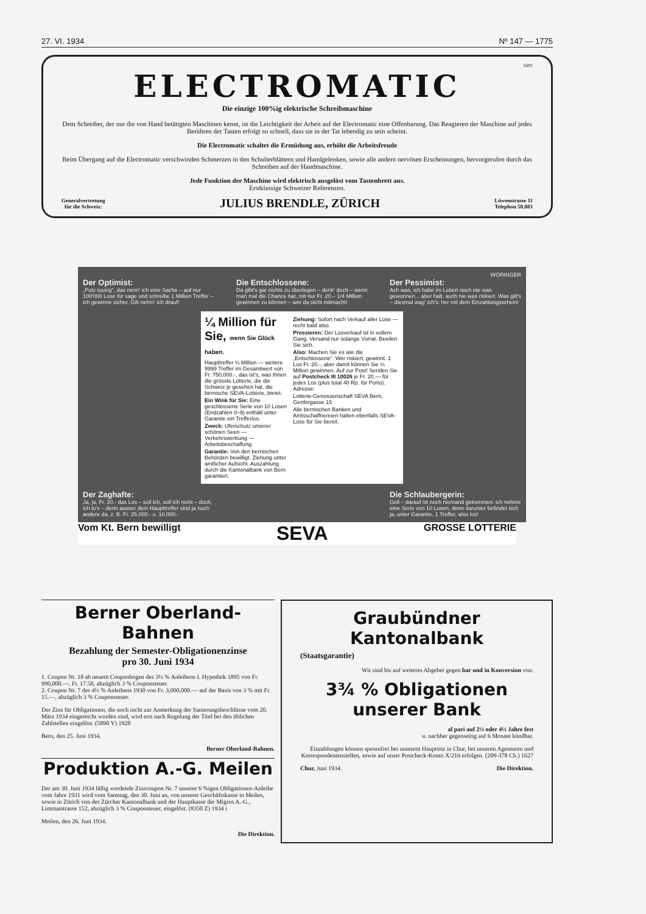27. VI. 1934 Nº 147 — 1775
1691
ELECTROMATIC
Die einzige 100%ig elektrische Schreibmaschine
Dem Schreiber, der nur die von Hand betätigten Maschinen kennt, ist die Leichtigkeit der Arbeit auf der Electromatic eine Offenbarung. Das Reagieren der Maschine auf jedes Berühren der Tasten erfolgt so schnell, dass sie in der Tat lebendig zu sein scheint.
Die Electromatic schaltet die Ermüdung aus, erhöht die Arbeitsfreude
Beim Übergang auf die Electromatic verschwinden Schmerzen in den Schulterblättern und Handgelenken, sowie alle andern nervösen Erscheinungen, hervorgerufen durch das Schreiben auf der Handmaschine.
Jede Funktion der Maschine wird elektrisch ausgelöst vom Tastenbrett aus.
Erstklassige Schweizer Referenzen.
Generalvertretung
für die Schweiz: JULIUS BRENDLE, ZÜRICH Löwenstrasse 11
Telephon 58.883
WORINGER
Der Optimist:
„Potz tuusig“, das nenn' ich eine Sache – auf nur 100'000 Lose für sage und schreibe 1 Million Treffer – ich gewinne sicher, Gilt nehm' ich drauf!
Die Entschlossene:
Da gibt's gar nichts zu überlegen – denk' doch – wenn man mal die Chance hat, mit nur Fr. 20.– 1/4 Million gewinnen zu können – wer da nicht mitmacht!
Der Pessimist:
Ach was, ich habe im Leben noch nie was gewonnen... aber halt, auch nie was riskiert. Was gilt's – diesmal wag' ich's: her mit dem Einzahlungsschein!
¼ Million für Sie, wenn Sie Glück haben.
Haupttreffer ¼ Million — weitere 9999 Treffer im Gesamtwert von Fr. 750,000.-, das ist's, was Ihnen die grösste Lotterie, die die Schweiz je gesehen hat, die bernische SEVA-Lotterie, bietet.
Ein Wink für Sie: Eine geschlossene Serie von 10 Losen (Endzahlen 0–9) enthält unter Garantie ein Trefferlos.
Zweck: Uferschutz unserer schönen Seen — Verkehrswerbung — Arbeitsbeschaffung.
Garantie: Von den bernischen Behörden bewilligt. Ziehung unter amtlicher Aufsicht. Auszahlung durch die Kantonalbank von Bern garantiert.
Ziehung: Sofort nach Verkauf aller Lose — recht bald also.
Pressieren: Der Losverkauf ist in vollem Gang. Versand nur solange Vorrat. Beeilen Sie sich.
Also: Machen Sie es wie die „Entschlossene“. Wer riskiert, gewinnt. 1 Los Fr. 20.-, aber damit können Sie ¼ Million gewinnen. Auf zur Post! Senden Sie auf Postcheck III 10026 je Fr. 20.— für jedes Los (plus total 40 Rp. für Porto). Adresse:
Lotterie-Genossenschaft SEVA Bern, Genfergasse 15
Alle bernischen Banken und Amtsschaffnereien halten ebenfalls SEVA-Lose für Sie bereit.
Der Zaghafte:
Ja, ja, Fr. 20.- das Los – soll ich, soll ich nicht – doch, ich tu's – denn ausser dem Haupttreffer sind ja noch andere da, z. B. Fr. 25.000.- u. 10.000.-
Die Schlaubergerin:
Gell – darauf ist noch niemand gekommen: ich nehme eine Serie von 10 Losen, denn darunter befindet sich ja, unter Garantie, 1 Treffer, also los!
Vom Kt. Bern bewilligt SEVA GROSSE LOTTERIE
Berner Oberland-Bahnen
Bezahlung der Semester-Obligationenzinse
pro 30. Juni 1934
1. Coupon Nr. 18 ab neuem Couponbogen des 3½ % Anleihens I. Hypothek 1895 von Fr. 990,000.—, Fr. 17.50, abzüglich 3 % Couponsteuer.
2. Coupon Nr. 7 des 4½ % Anleihens 1930 von Fr. 3,000,000.— auf der Basis von 3 % mit Fr. 15.—, abzüglich 3 % Couponsteuer.
Der Zins für Obligationen, die noch nicht zur Anmerkung der Sanierungsbeschlüsse vom 20. März 1934 eingereicht worden sind, wird erst nach Regelung der Titel bei den üblichen Zahlstellen eingelöst. (5890 Y) 1928
Bern, den 25. Juni 1934.
Berner Oberland-Bahnen.
Produktion A.-G. Meilen
Der am 30. Juni 1934 fällig werdende Zinscoupon Nr. 7 unserer 6 %igen Obligationen-Anleihe vom Jahre 1931 wird vom Samstag, den 30. Juni an, von unserer Geschäftskasse in Meilen, sowie in Zürich von der Zürcher Kantonalbank und der Hauptkasse der Migros A.-G., Limmatstrasse 152, abzüglich 3 % Couponsteuer, eingelöst. (8350 Z) 1934 i
Meilen, den 26. Juni 1934.
Die Direktion.
Graubündner Kantonalbank
(Staatsgarantie)
Wir sind bis auf weiteres Abgeber gegen bar und in Konversion von:
3¾ % Obligationen unserer Bank
al pari auf 2½ oder 4½ Jahre fest
u. nachher gegenseitig auf 6 Monate kündbar.
Einzahlungen können spesenfrei bei unserem Hauptsitz in Chur, bei unseren Agenturen und Korrespondentenstellen, sowie auf unser Postcheck-Konto X/216 erfolgen. (209-378 Ch.) 1627
Chur, Juni 1934. Die Direktion.